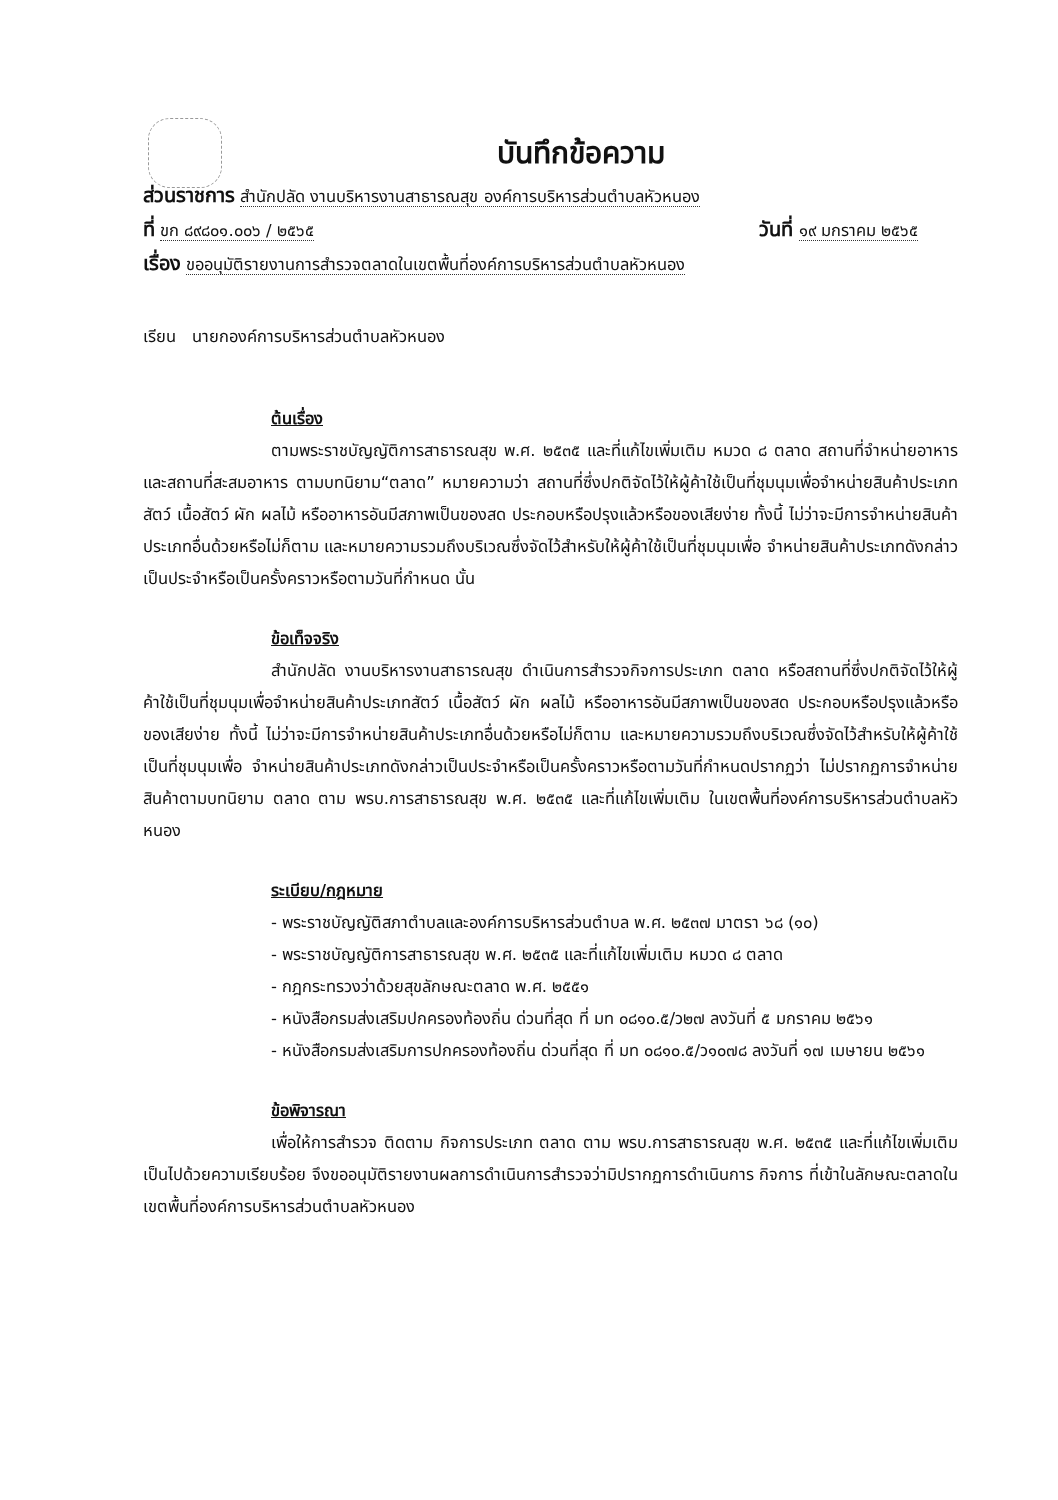บันทึกข้อความ
ส่วนราชการ สำนักปลัด งานบริหารงานสาธารณสุข องค์การบริหารส่วนตำบลหัวหนอง
ที่ ขก ๘๙๘๐๑.๐๐๖ / ๒๕๖๕ วันที่ ๑๙ มกราคม ๒๕๖๕
เรื่อง ขออนุมัติรายงานการสำรวจตลาดในเขตพื้นที่องค์การบริหารส่วนตำบลหัวหนอง
เรียน นายกองค์การบริหารส่วนตำบลหัวหนอง
ต้นเรื่อง
ตามพระราชบัญญัติการสาธารณสุข พ.ศ. ๒๕๓๕ และที่แก้ไขเพิ่มเติม หมวด ๘ ตลาด สถานที่จำหน่ายอาหารและสถานที่สะสมอาหาร ตามบทนิยาม“ตลาด” หมายความว่า สถานที่ซึ่งปกติจัดไว้ให้ผู้ค้าใช้เป็นที่ชุมนุมเพื่อจำหน่ายสินค้าประเภทสัตว์ เนื้อสัตว์ ผัก ผลไม้ หรืออาหารอันมีสภาพเป็นของสด ประกอบหรือปรุงแล้วหรือของเสียง่าย ทั้งนี้ ไม่ว่าจะมีการจำหน่ายสินค้าประเภทอื่นด้วยหรือไม่ก็ตาม และหมายความรวมถึงบริเวณซึ่งจัดไว้สำหรับให้ผู้ค้าใช้เป็นที่ชุมนุมเพื่อ จำหน่ายสินค้าประเภทดังกล่าวเป็นประจำหรือเป็นครั้งคราวหรือตามวันที่กำหนด นั้น
ข้อเท็จจริง
สำนักปลัด งานบริหารงานสาธารณสุข ดำเนินการสำรวจกิจการประเภท ตลาด หรือสถานที่ซึ่งปกติจัดไว้ให้ผู้ค้าใช้เป็นที่ชุมนุมเพื่อจำหน่ายสินค้าประเภทสัตว์ เนื้อสัตว์ ผัก ผลไม้ หรืออาหารอันมีสภาพเป็นของสด ประกอบหรือปรุงแล้วหรือของเสียง่าย ทั้งนี้ ไม่ว่าจะมีการจำหน่ายสินค้าประเภทอื่นด้วยหรือไม่ก็ตาม และหมายความรวมถึงบริเวณซึ่งจัดไว้สำหรับให้ผู้ค้าใช้เป็นที่ชุมนุมเพื่อ จำหน่ายสินค้าประเภทดังกล่าวเป็นประจำหรือเป็นครั้งคราวหรือตามวันที่กำหนดปรากฏว่า ไม่ปรากฏการจำหน่ายสินค้าตามบทนิยาม ตลาด ตาม พรบ.การสาธารณสุข พ.ศ. ๒๕๓๕ และที่แก้ไขเพิ่มเติม ในเขตพื้นที่องค์การบริหารส่วนตำบลหัวหนอง
ระเบียบ/กฎหมาย
- พระราชบัญญัติสภาตำบลและองค์การบริหารส่วนตำบล พ.ศ. ๒๕๓๗ มาตรา ๖๘ (๑๐)
- พระราชบัญญัติการสาธารณสุข พ.ศ. ๒๕๓๕ และที่แก้ไขเพิ่มเติม หมวด ๘ ตลาด
- กฎกระทรวงว่าด้วยสุขลักษณะตลาด พ.ศ. ๒๕๕๑
- หนังสือกรมส่งเสริมปกครองท้องถิ่น ด่วนที่สุด ที่ มท ๐๘๑๐.๕/ว๒๗ ลงวันที่ ๕ มกราคม ๒๕๖๑
- หนังสือกรมส่งเสริมการปกครองท้องถิ่น ด่วนที่สุด ที่ มท ๐๘๑๐.๕/ว๑๐๗๘ ลงวันที่ ๑๗ เมษายน ๒๕๖๑
ข้อพิจารณา
เพื่อให้การสำรวจ ติดตาม กิจการประเภท ตลาด ตาม พรบ.การสาธารณสุข พ.ศ. ๒๕๓๕ และที่แก้ไขเพิ่มเติม เป็นไปด้วยความเรียบร้อย จึงขออนุมัติรายงานผลการดำเนินการสำรวจว่ามิปรากฏการดำเนินการ กิจการ ที่เข้าในลักษณะตลาดในเขตพื้นที่องค์การบริหารส่วนตำบลหัวหนอง